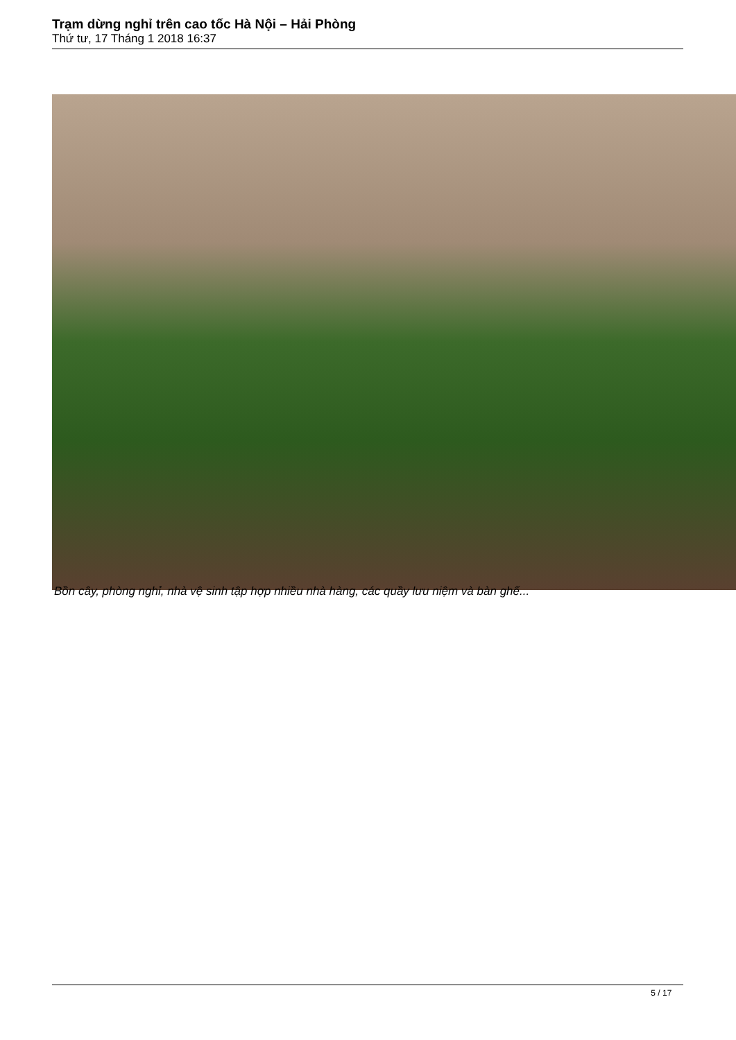Trạm dừng nghỉ trên cao tốc Hà Nội – Hải Phòng
Thứ tư, 17 Tháng 1 2018 16:37
Bồn cây, phòng nghỉ, nhà vệ sinh tập hợp nhiều nhà hàng, các quầy lưu niệm và bàn ghế...
5 / 17